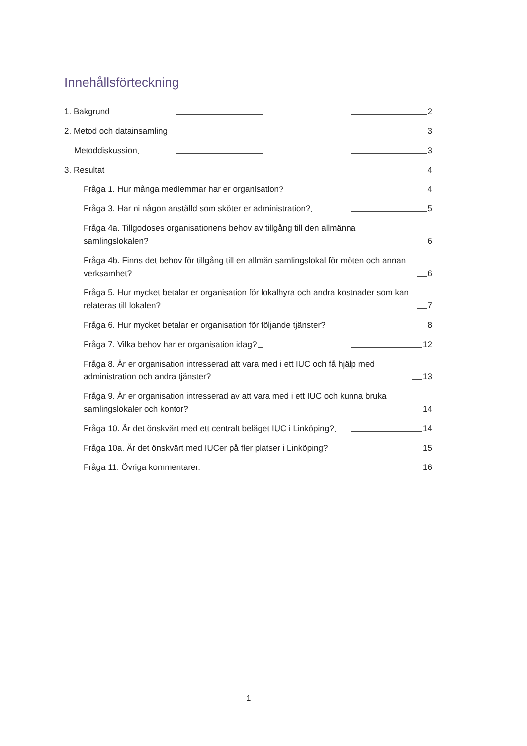Innehållsförteckning
1. Bakgrund 2
2. Metod och datainsamling 3
Metoddiskussion 3
3. Resultat 4
Fråga 1. Hur många medlemmar har er organisation? 4
Fråga 3. Har ni någon anställd som sköter er administration? 5
Fråga 4a. Tillgodoses organisationens behov av tillgång till den allmänna samlingslokalen? 6
Fråga 4b. Finns det behov för tillgång till en allmän samlingslokal för möten och annan verksamhet? 6
Fråga 5. Hur mycket betalar er organisation för lokalhyra och andra kostnader som kan relateras till lokalen? 7
Fråga 6. Hur mycket betalar er organisation för följande tjänster? 8
Fråga 7. Vilka behov har er organisation idag? 12
Fråga 8. Är er organisation intresserad att vara med i ett IUC och få hjälp med administration och andra tjänster? 13
Fråga 9. Är er organisation intresserad av att vara med i ett IUC och kunna bruka samlingslokaler och kontor? 14
Fråga 10. Är det önskvärt med ett centralt beläget IUC i Linköping? 14
Fråga 10a. Är det önskvärt med IUCer på fler platser i Linköping? 15
Fråga 11. Övriga kommentarer. 16
1